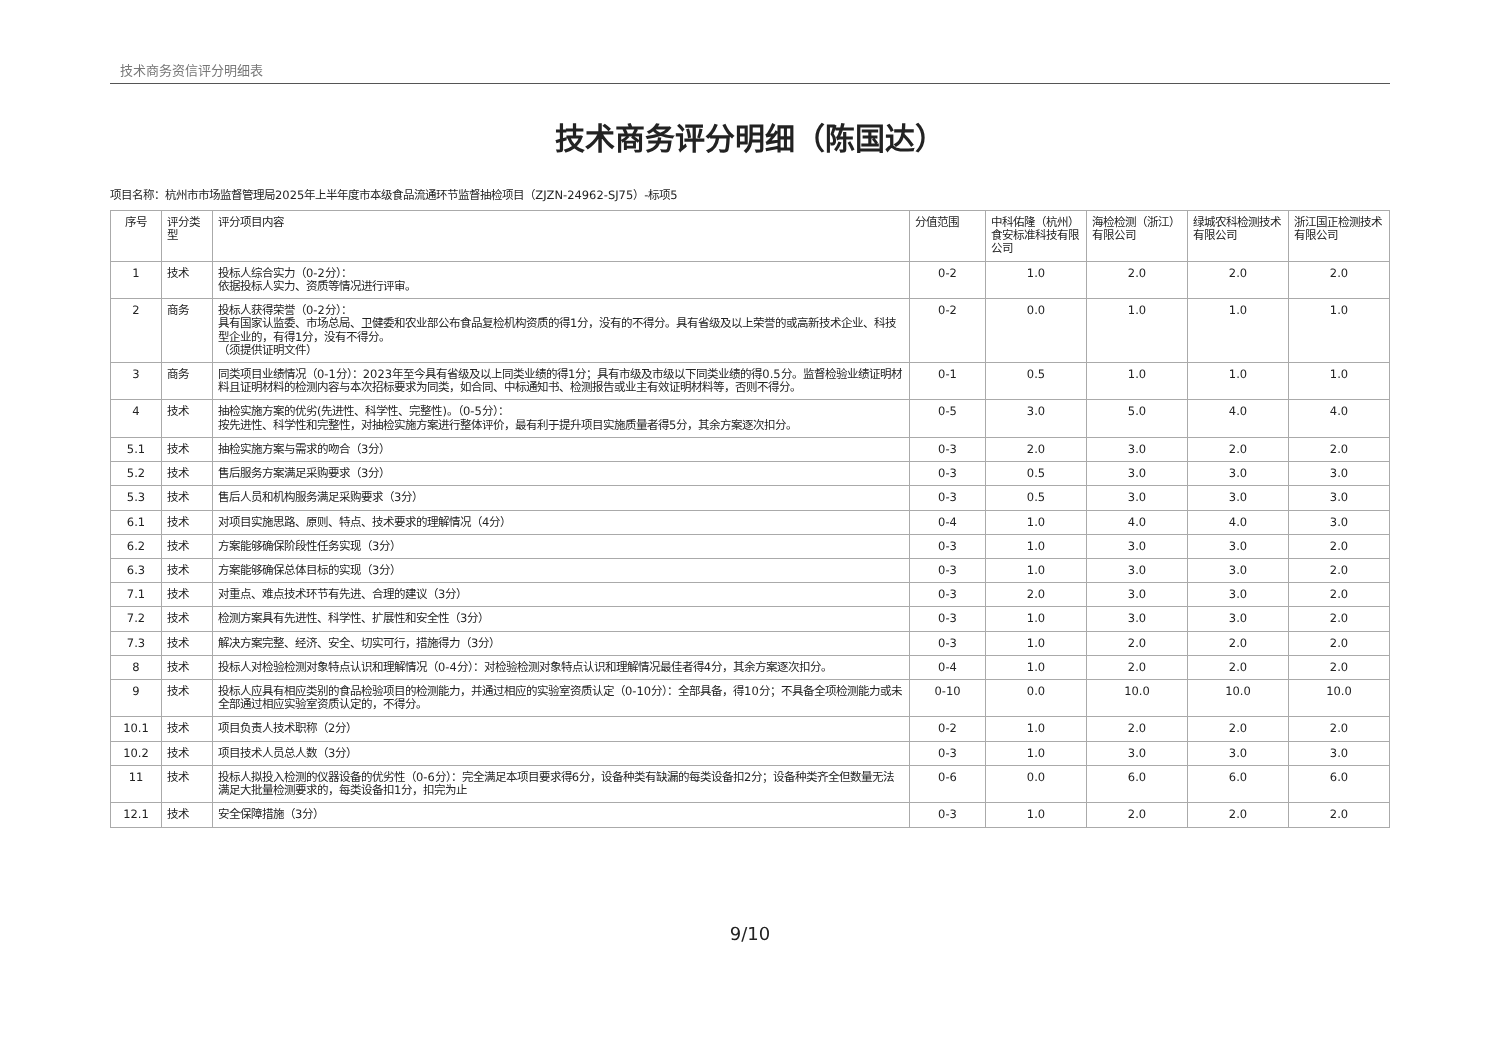技术商务资信评分明细表
技术商务评分明细（陈国达）
项目名称：杭州市市场监督管理局2025年上半年度市本级食品流通环节监督抽检项目（ZJZN-24962-SJ75）-标项5
| 序号 | 评分类型 | 评分项目内容 | 分值范围 | 中科佑隆（杭州）食安标准科技有限公司 | 海检检测（浙江）有限公司 | 绿城农科检测技术有限公司 | 浙江国正检测技术有限公司 |
| --- | --- | --- | --- | --- | --- | --- | --- |
| 1 | 技术 | 投标人综合实力（0-2分）： 依据投标人实力、资质等情况进行评审。 | 0-2 | 1.0 | 2.0 | 2.0 | 2.0 |
| 2 | 商务 | 投标人获得荣誉（0-2分）： 具有国家认监委、市场总局、卫健委和农业部公布食品复检机构资质的得1分，没有的不得分。具有省级及以上荣誉的或高新技术企业、科技型企业的，有得1分，没有不得分。 （须提供证明文件） | 0-2 | 0.0 | 1.0 | 1.0 | 1.0 |
| 3 | 商务 | 同类项目业绩情况（0-1分）：2023年至今具有省级及以上同类业绩的得1分；具有市级及市级以下同类业绩的得0.5分。监督检验业绩证明材料且证明材料的检测内容与本次招标要求为同类，如合同、中标通知书、检测报告或业主有效证明材料等，否则不得分。 | 0-1 | 0.5 | 1.0 | 1.0 | 1.0 |
| 4 | 技术 | 抽检实施方案的优劣(先进性、科学性、完整性)。（0-5分）： 按先进性、科学性和完整性，对抽检实施方案进行整体评价，最有利于提升项目实施质量者得5分，其余方案逐次扣分。 | 0-5 | 3.0 | 5.0 | 4.0 | 4.0 |
| 5.1 | 技术 | 抽检实施方案与需求的吻合（3分） | 0-3 | 2.0 | 3.0 | 2.0 | 2.0 |
| 5.2 | 技术 | 售后服务方案满足采购要求（3分） | 0-3 | 0.5 | 3.0 | 3.0 | 3.0 |
| 5.3 | 技术 | 售后人员和机构服务满足采购要求（3分） | 0-3 | 0.5 | 3.0 | 3.0 | 3.0 |
| 6.1 | 技术 | 对项目实施思路、原则、特点、技术要求的理解情况（4分） | 0-4 | 1.0 | 4.0 | 4.0 | 3.0 |
| 6.2 | 技术 | 方案能够确保阶段性任务实现（3分） | 0-3 | 1.0 | 3.0 | 3.0 | 2.0 |
| 6.3 | 技术 | 方案能够确保总体目标的实现（3分） | 0-3 | 1.0 | 3.0 | 3.0 | 2.0 |
| 7.1 | 技术 | 对重点、难点技术环节有先进、合理的建议（3分） | 0-3 | 2.0 | 3.0 | 3.0 | 2.0 |
| 7.2 | 技术 | 检测方案具有先进性、科学性、扩展性和安全性（3分） | 0-3 | 1.0 | 3.0 | 3.0 | 2.0 |
| 7.3 | 技术 | 解决方案完整、经济、安全、切实可行，措施得力（3分） | 0-3 | 1.0 | 2.0 | 2.0 | 2.0 |
| 8 | 技术 | 投标人对检验检测对象特点认识和理解情况（0-4分）：对检验检测对象特点认识和理解情况最佳者得4分，其余方案逐次扣分。 | 0-4 | 1.0 | 2.0 | 2.0 | 2.0 |
| 9 | 技术 | 投标人应具有相应类别的食品检验项目的检测能力，并通过相应的实验室资质认定（0-10分）：全部具备，得10分；不具备全项检测能力或未全部通过相应实验室资质认定的，不得分。 | 0-10 | 0.0 | 10.0 | 10.0 | 10.0 |
| 10.1 | 技术 | 项目负责人技术职称（2分） | 0-2 | 1.0 | 2.0 | 2.0 | 2.0 |
| 10.2 | 技术 | 项目技术人员总人数（3分） | 0-3 | 1.0 | 3.0 | 3.0 | 3.0 |
| 11 | 技术 | 投标人拟投入检测的仪器设备的优劣性（0-6分）：完全满足本项目要求得6分，设备种类有缺漏的每类设备扣2分；设备种类齐全但数量无法满足大批量检测要求的，每类设备扣1分，扣完为止 | 0-6 | 0.0 | 6.0 | 6.0 | 6.0 |
| 12.1 | 技术 | 安全保障措施（3分） | 0-3 | 1.0 | 2.0 | 2.0 | 2.0 |
9/10